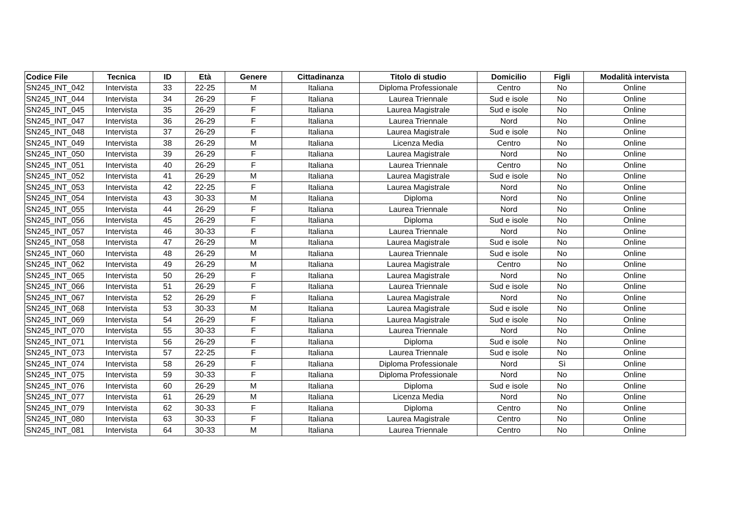| Codice File | Tecnica | ID | Età | Genere | Cittadinanza | Titolo di studio | Domicilio | Figli | Modalità intervista |
| --- | --- | --- | --- | --- | --- | --- | --- | --- | --- |
| SN245_INT_042 | Intervista | 33 | 22-25 | M | Italiana | Diploma Professionale | Centro | No | Online |
| SN245_INT_044 | Intervista | 34 | 26-29 | F | Italiana | Laurea Triennale | Sud e isole | No | Online |
| SN245_INT_045 | Intervista | 35 | 26-29 | F | Italiana | Laurea Magistrale | Sud e isole | No | Online |
| SN245_INT_047 | Intervista | 36 | 26-29 | F | Italiana | Laurea Triennale | Nord | No | Online |
| SN245_INT_048 | Intervista | 37 | 26-29 | F | Italiana | Laurea Magistrale | Sud e isole | No | Online |
| SN245_INT_049 | Intervista | 38 | 26-29 | M | Italiana | Licenza Media | Centro | No | Online |
| SN245_INT_050 | Intervista | 39 | 26-29 | F | Italiana | Laurea Magistrale | Nord | No | Online |
| SN245_INT_051 | Intervista | 40 | 26-29 | F | Italiana | Laurea Triennale | Centro | No | Online |
| SN245_INT_052 | Intervista | 41 | 26-29 | M | Italiana | Laurea Magistrale | Sud e isole | No | Online |
| SN245_INT_053 | Intervista | 42 | 22-25 | F | Italiana | Laurea Magistrale | Nord | No | Online |
| SN245_INT_054 | Intervista | 43 | 30-33 | M | Italiana | Diploma | Nord | No | Online |
| SN245_INT_055 | Intervista | 44 | 26-29 | F | Italiana | Laurea Triennale | Nord | No | Online |
| SN245_INT_056 | Intervista | 45 | 26-29 | F | Italiana | Diploma | Sud e isole | No | Online |
| SN245_INT_057 | Intervista | 46 | 30-33 | F | Italiana | Laurea Triennale | Nord | No | Online |
| SN245_INT_058 | Intervista | 47 | 26-29 | M | Italiana | Laurea Magistrale | Sud e isole | No | Online |
| SN245_INT_060 | Intervista | 48 | 26-29 | M | Italiana | Laurea Triennale | Sud e isole | No | Online |
| SN245_INT_062 | Intervista | 49 | 26-29 | M | Italiana | Laurea Magistrale | Centro | No | Online |
| SN245_INT_065 | Intervista | 50 | 26-29 | F | Italiana | Laurea Magistrale | Nord | No | Online |
| SN245_INT_066 | Intervista | 51 | 26-29 | F | Italiana | Laurea Triennale | Sud e isole | No | Online |
| SN245_INT_067 | Intervista | 52 | 26-29 | F | Italiana | Laurea Magistrale | Nord | No | Online |
| SN245_INT_068 | Intervista | 53 | 30-33 | M | Italiana | Laurea Magistrale | Sud e isole | No | Online |
| SN245_INT_069 | Intervista | 54 | 26-29 | F | Italiana | Laurea Magistrale | Sud e isole | No | Online |
| SN245_INT_070 | Intervista | 55 | 30-33 | F | Italiana | Laurea Triennale | Nord | No | Online |
| SN245_INT_071 | Intervista | 56 | 26-29 | F | Italiana | Diploma | Sud e isole | No | Online |
| SN245_INT_073 | Intervista | 57 | 22-25 | F | Italiana | Laurea Triennale | Sud e isole | No | Online |
| SN245_INT_074 | Intervista | 58 | 26-29 | F | Italiana | Diploma Professionale | Nord | Sì | Online |
| SN245_INT_075 | Intervista | 59 | 30-33 | F | Italiana | Diploma Professionale | Nord | No | Online |
| SN245_INT_076 | Intervista | 60 | 26-29 | M | Italiana | Diploma | Sud e isole | No | Online |
| SN245_INT_077 | Intervista | 61 | 26-29 | M | Italiana | Licenza Media | Nord | No | Online |
| SN245_INT_079 | Intervista | 62 | 30-33 | F | Italiana | Diploma | Centro | No | Online |
| SN245_INT_080 | Intervista | 63 | 30-33 | F | Italiana | Laurea Magistrale | Centro | No | Online |
| SN245_INT_081 | Intervista | 64 | 30-33 | M | Italiana | Laurea Triennale | Centro | No | Online |